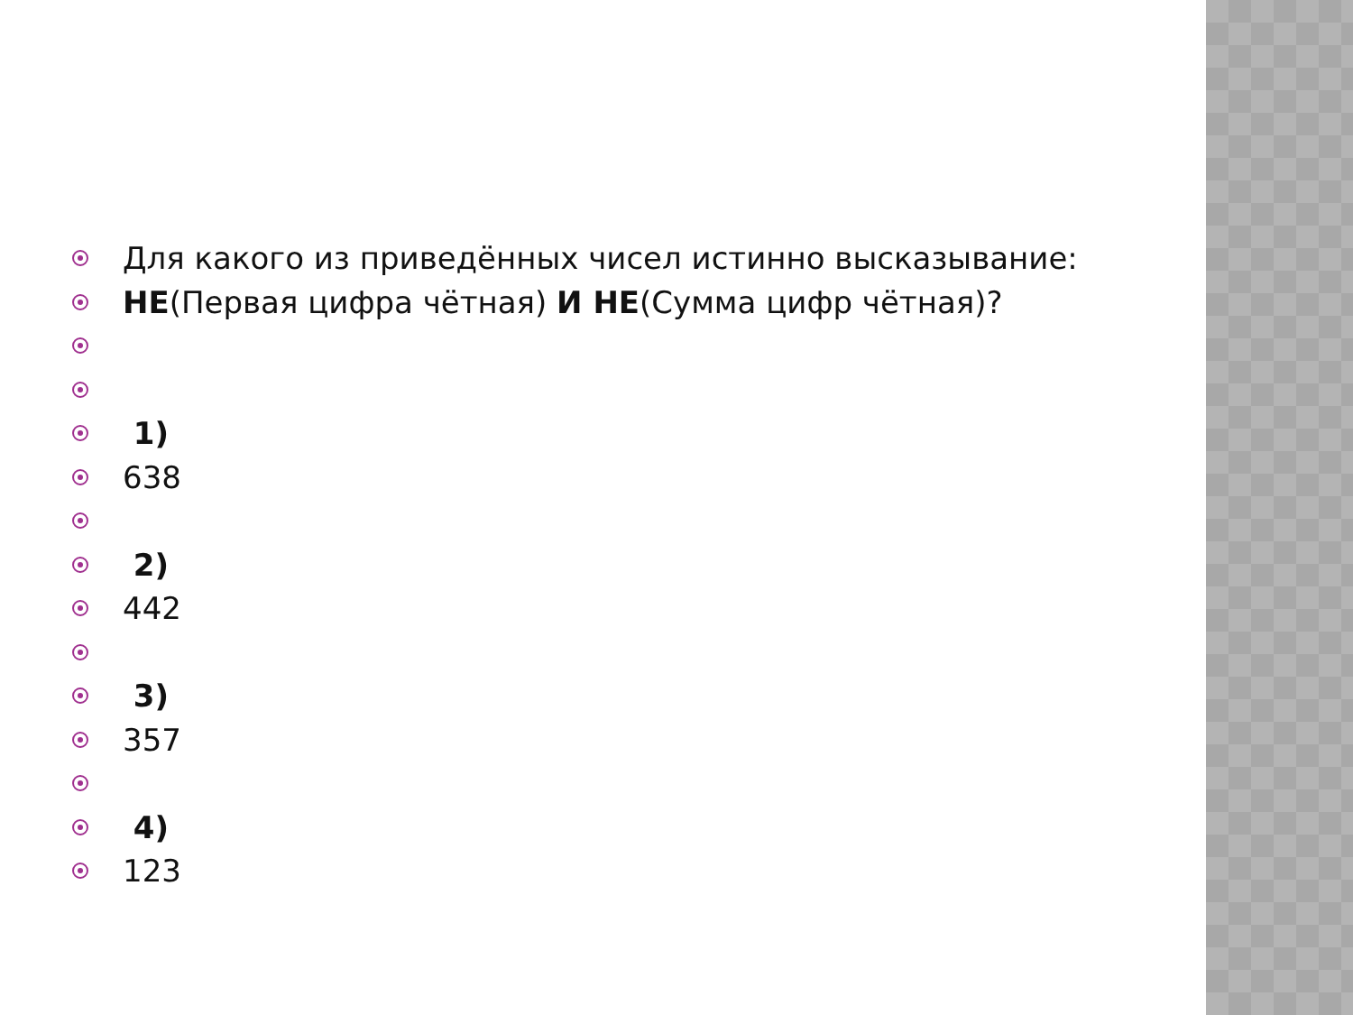Для какого из приведённых чисел истинно высказывание:
НЕ(Первая цифра чётная) И НЕ(Сумма цифр чётная)?
1)
638
2)
442
3)
357
4)
123